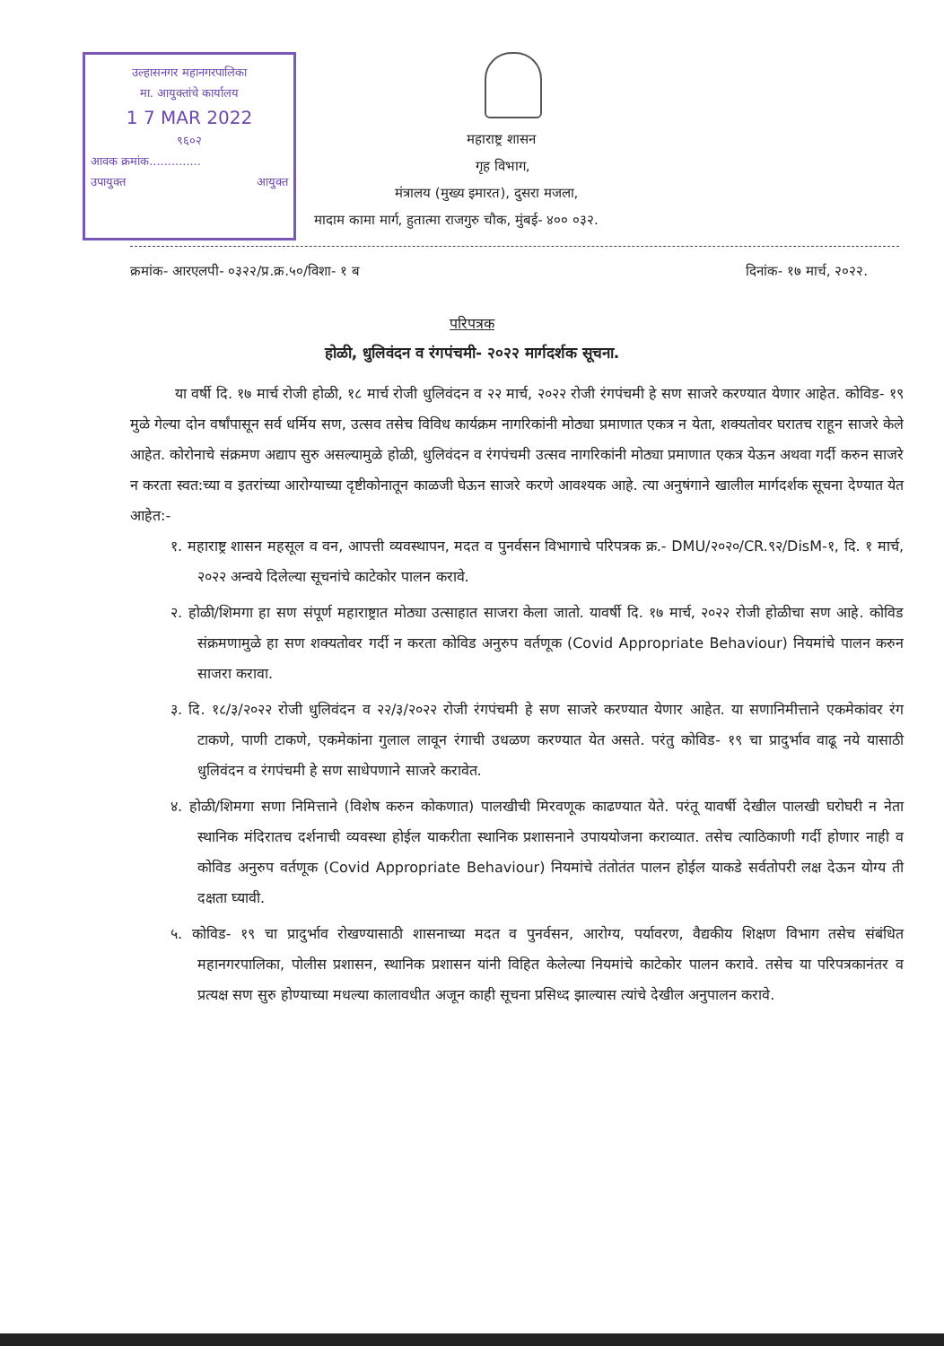उल्हासनगर महानगरपालिका
मा. आयुक्तांचे कार्यालय
1 7 MAR 2022
९६०२
आवक क्रमांक..............
उपायुक्त आयुक्त
महाराष्ट्र शासन
गृह विभाग,
मंत्रालय (मुख्य इमारत), दुसरा मजला,
मादाम कामा मार्ग, हुतात्मा राजगुरु चौक, मुंबई- ४०० ०३२.
क्रमांक- आरएलपी- ०३२२/प्र.क्र.५०/विशा- १ ब दिनांक- १७ मार्च, २०२२.
परिपत्रक
होळी, धुलिवंदन व रंगपंचमी- २०२२ मार्गदर्शक सूचना.
या वर्षी दि. १७ मार्च रोजी होळी, १८ मार्च रोजी धुलिवंदन व २२ मार्च, २०२२ रोजी रंगपंचमी हे सण साजरे करण्यात येणार आहेत. कोविड- १९ मुळे गेल्या दोन वर्षांपासून सर्व धर्मिय सण, उत्सव तसेच विविध कार्यक्रम नागरिकांनी मोठ्या प्रमाणात एकत्र न येता, शक्यतोवर घरातच राहून साजरे केले आहेत. कोरोनाचे संक्रमण अद्याप सुरु असल्यामुळे होळी, धुलिवंदन व रंगपंचमी उत्सव नागरिकांनी मोठ्या प्रमाणात एकत्र येऊन अथवा गर्दी करुन साजरे न करता स्वत:च्या व इतरांच्या आरोग्याच्या दृष्टीकोनातून काळजी घेऊन साजरे करणे आवश्यक आहे. त्या अनुषंगाने खालील मार्गदर्शक सूचना देण्यात येत आहेत:-
१. महाराष्ट्र शासन महसूल व वन, आपत्ती व्यवस्थापन, मदत व पुनर्वसन विभागाचे परिपत्रक क्र.- DMU/२०२०/CR.९२/DisM-१, दि. १ मार्च, २०२२ अन्वये दिलेल्या सूचनांचे काटेकोर पालन करावे.
२. होळी/शिमगा हा सण संपूर्ण महाराष्ट्रात मोठ्या उत्साहात साजरा केला जातो. यावर्षी दि. १७ मार्च, २०२२ रोजी होळीचा सण आहे. कोविड संक्रमणामुळे हा सण शक्यतोवर गर्दी न करता कोविड अनुरुप वर्तणूक (Covid Appropriate Behaviour) नियमांचे पालन करुन साजरा करावा.
३. दि. १८/३/२०२२ रोजी धुलिवंदन व २२/३/२०२२ रोजी रंगपंचमी हे सण साजरे करण्यात येणार आहेत. या सणानिमीत्ताने एकमेकांवर रंग टाकणे, पाणी टाकणे, एकमेकांना गुलाल लावून रंगाची उधळण करण्यात येत असते. परंतु कोविड- १९ चा प्रादुर्भाव वाढू नये यासाठी धुलिवंदन व रंगपंचमी हे सण साधेपणाने साजरे करावेत.
४. होळी/शिमगा सणा निमित्ताने (विशेष करुन कोकणात) पालखीची मिरवणूक काढण्यात येते. परंतू यावर्षी देखील पालखी घरोघरी न नेता स्थानिक मंदिरातच दर्शनाची व्यवस्था होईल याकरीता स्थानिक प्रशासनाने उपाययोजना कराव्यात. तसेच त्याठिकाणी गर्दी होणार नाही व कोविड अनुरुप वर्तणूक (Covid Appropriate Behaviour) नियमांचे तंतोतंत पालन होईल याकडे सर्वतोपरी लक्ष देऊन योग्य ती दक्षता घ्यावी.
५. कोविड- १९ चा प्रादुर्भाव रोखण्यासाठी शासनाच्या मदत व पुनर्वसन, आरोग्य, पर्यावरण, वैद्यकीय शिक्षण विभाग तसेच संबंधित महानगरपालिका, पोलीस प्रशासन, स्थानिक प्रशासन यांनी विहित केलेल्या नियमांचे काटेकोर पालन करावे. तसेच या परिपत्रकानंतर व प्रत्यक्ष सण सुरु होण्याच्या मधल्या कालावधीत अजून काही सूचना प्रसिध्द झाल्यास त्यांचे देखील अनुपालन करावे.